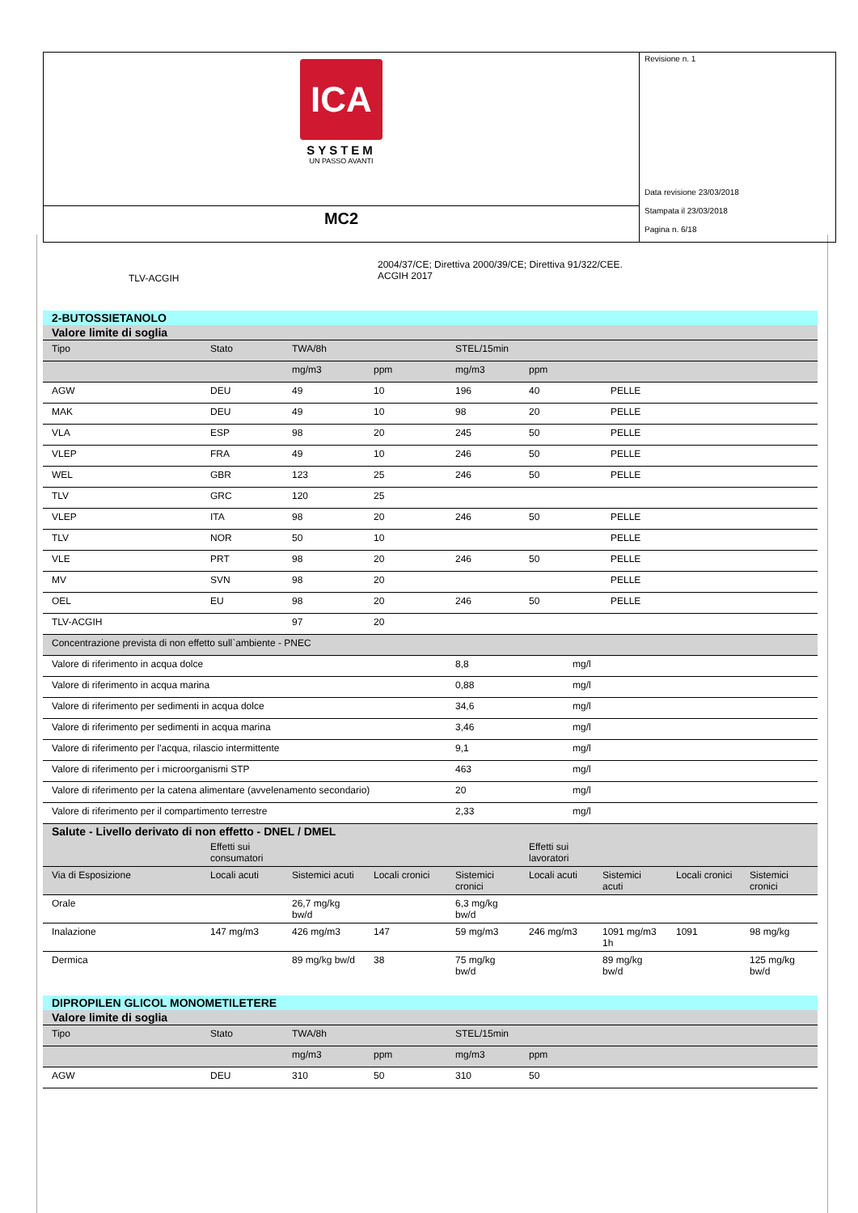ICA
SYSTEM
UN PASSO AVANTI
MC2
Revisione n. 1
Data revisione 23/03/2018
Stampata il 23/03/2018
Pagina n. 6/18
TLV-ACGIH
2004/37/CE; Direttiva 2000/39/CE; Direttiva 91/322/CEE.
ACGIH 2017
| 2-BUTOSSIETANOLO | | | | | | |
| Valore limite di soglia | | | | | | |
| Tipo | Stato | TWA/8h | | STEL/15min | | |
| | | mg/m3 | ppm | mg/m3 | ppm | |
| AGW | DEU | 49 | 10 | 196 | 40 | PELLE |
| MAK | DEU | 49 | 10 | 98 | 20 | PELLE |
| VLA | ESP | 98 | 20 | 245 | 50 | PELLE |
| VLEP | FRA | 49 | 10 | 246 | 50 | PELLE |
| WEL | GBR | 123 | 25 | 246 | 50 | PELLE |
| TLV | GRC | 120 | 25 | | | |
| VLEP | ITA | 98 | 20 | 246 | 50 | PELLE |
| TLV | NOR | 50 | 10 | | | PELLE |
| VLE | PRT | 98 | 20 | 246 | 50 | PELLE |
| MV | SVN | 98 | 20 | | | PELLE |
| OEL | EU | 98 | 20 | 246 | 50 | PELLE |
| TLV-ACGIH | | 97 | 20 | | | |
| Concentrazione prevista di non effetto sull`ambiente - PNEC | | | | | | |
| Valore di riferimento in acqua dolce | | | | 8,8 | mg/l | |
| Valore di riferimento in acqua marina | | | | 0,88 | mg/l | |
| Valore di riferimento per sedimenti in acqua dolce | | | | 34,6 | mg/l | |
| Valore di riferimento per sedimenti in acqua marina | | | | 3,46 | mg/l | |
| Valore di riferimento per l'acqua, rilascio intermittente | | | | 9,1 | mg/l | |
| Valore di riferimento per i microorganismi STP | | | | 463 | mg/l | |
| Valore di riferimento per la catena alimentare (avvelenamento secondario) | | | | 20 | mg/l | |
| Valore di riferimento per il compartimento terrestre | | | | 2,33 | mg/l | |
| Salute - Livello derivato di non effetto - DNEL / DMEL | | | | | | | | |
| | Effetti sui consumatori | | | | Effetti sui lavoratori | | | |
| Via di Esposizione | Locali acuti | Sistemici acuti | Locali cronici | Sistemici cronici | Locali acuti | Sistemici acuti | Locali cronici | Sistemici cronici |
| Orale | | 26,7 mg/kg bw/d | | 6,3 mg/kg bw/d | | | | |
| Inalazione | 147 mg/m3 | 426 mg/m3 | 147 | 59 mg/m3 | 246 mg/m3 | 1091 mg/m3 1h | 1091 | 98 mg/kg |
| Dermica | | 89 mg/kg bw/d | 38 | 75 mg/kg bw/d | | 89 mg/kg bw/d | | 125 mg/kg bw/d |
| DIPROPILEN GLICOL MONOMETILETERE | | | | | | |
| Valore limite di soglia | | | | | | |
| Tipo | Stato | TWA/8h | | STEL/15min | | |
| | | mg/m3 | ppm | mg/m3 | ppm | |
| AGW | DEU | 310 | 50 | 310 | 50 | |